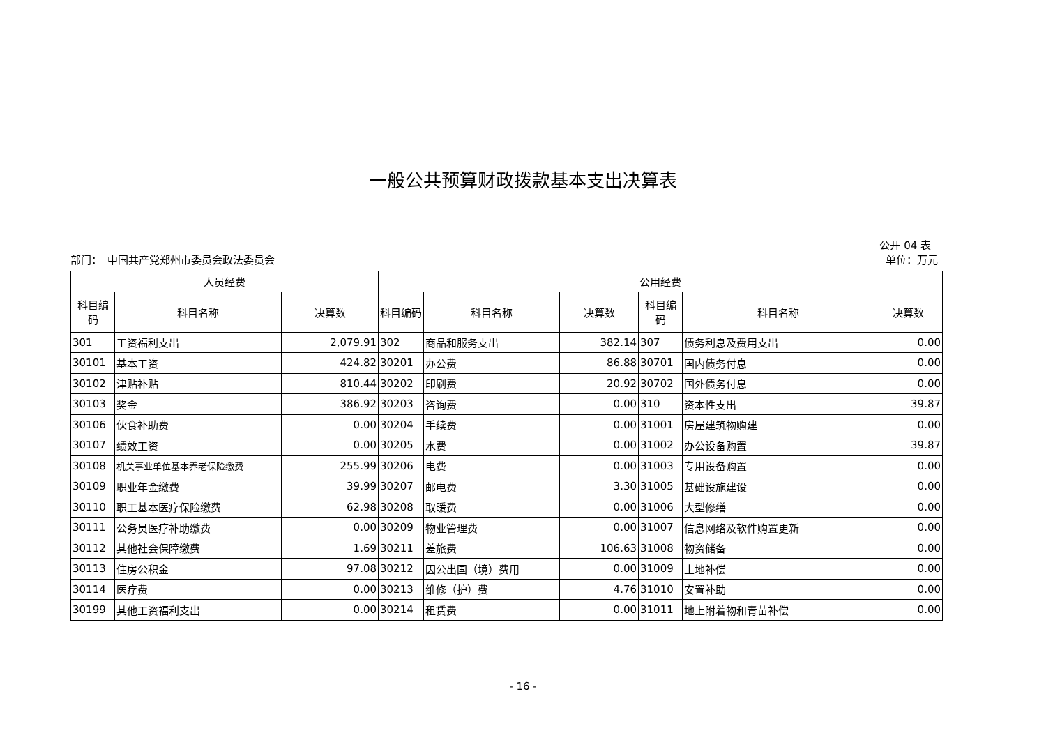一般公共预算财政拨款基本支出决算表
公开 04 表
部门：　中国共产党郑州市委员会政法委员会 单位：万元
| 人员经费 | | | 公用经费 | | | | | |
| --- | --- | --- | --- | --- | --- | --- | --- | --- |
| 科目编码 | 科目名称 | 决算数 | 科目编码 | 科目名称 | 决算数 | 科目编码 | 科目名称 | 决算数 |
| 301 | 工资福利支出 | 2,079.91 | 302 | 商品和服务支出 | 382.14 | 307 | 债务利息及费用支出 | 0.00 |
| 30101 | 基本工资 | 424.82 | 30201 | 办公费 | 86.88 | 30701 | 国内债务付息 | 0.00 |
| 30102 | 津贴补贴 | 810.44 | 30202 | 印刷费 | 20.92 | 30702 | 国外债务付息 | 0.00 |
| 30103 | 奖金 | 386.92 | 30203 | 咨询费 | 0.00 | 310 | 资本性支出 | 39.87 |
| 30106 | 伙食补助费 | 0.00 | 30204 | 手续费 | 0.00 | 31001 | 房屋建筑物购建 | 0.00 |
| 30107 | 绩效工资 | 0.00 | 30205 | 水费 | 0.00 | 31002 | 办公设备购置 | 39.87 |
| 30108 | 机关事业单位基本养老保险缴费 | 255.99 | 30206 | 电费 | 0.00 | 31003 | 专用设备购置 | 0.00 |
| 30109 | 职业年金缴费 | 39.99 | 30207 | 邮电费 | 3.30 | 31005 | 基础设施建设 | 0.00 |
| 30110 | 职工基本医疗保险缴费 | 62.98 | 30208 | 取暖费 | 0.00 | 31006 | 大型修缮 | 0.00 |
| 30111 | 公务员医疗补助缴费 | 0.00 | 30209 | 物业管理费 | 0.00 | 31007 | 信息网络及软件购置更新 | 0.00 |
| 30112 | 其他社会保障缴费 | 1.69 | 30211 | 差旅费 | 106.63 | 31008 | 物资储备 | 0.00 |
| 30113 | 住房公积金 | 97.08 | 30212 | 因公出国（境）费用 | 0.00 | 31009 | 土地补偿 | 0.00 |
| 30114 | 医疗费 | 0.00 | 30213 | 维修（护）费 | 4.76 | 31010 | 安置补助 | 0.00 |
| 30199 | 其他工资福利支出 | 0.00 | 30214 | 租赁费 | 0.00 | 31011 | 地上附着物和青苗补偿 | 0.00 |
- 16 -